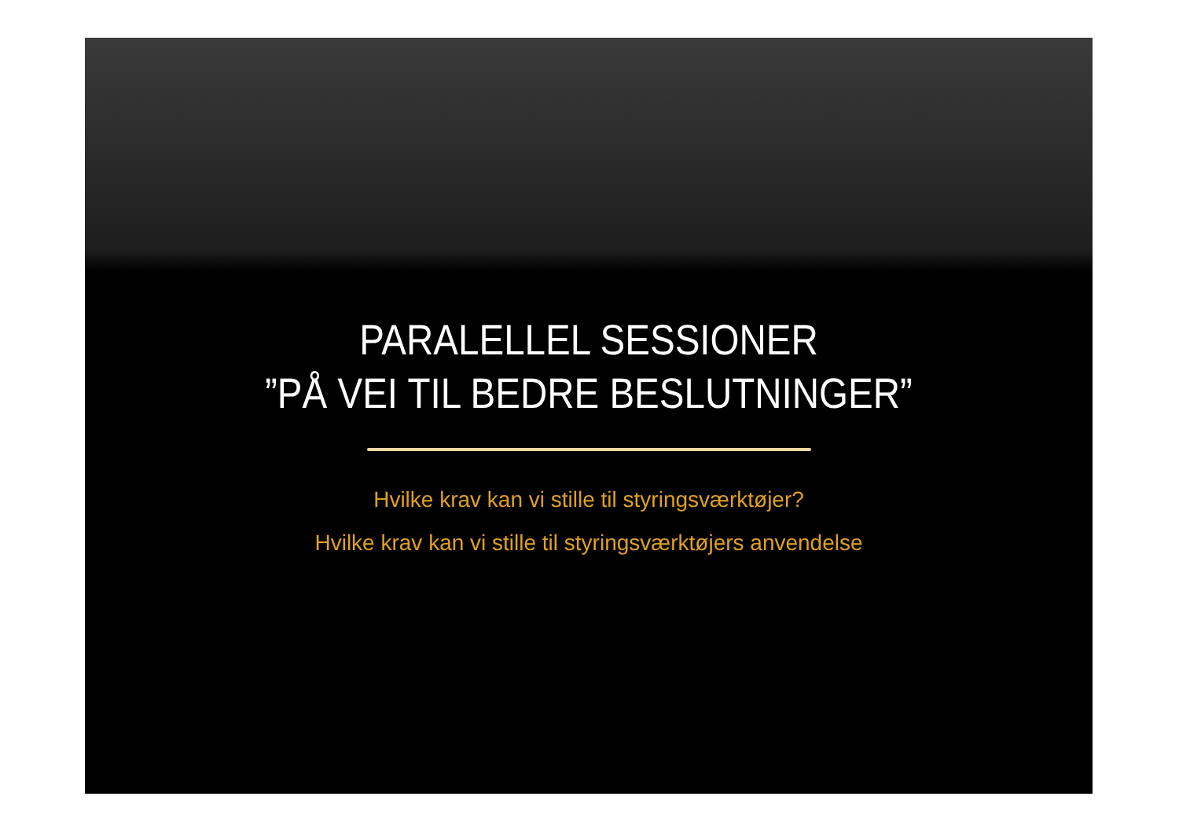PARALELLEL SESSIONER
”PÅ VEI TIL BEDRE BESLUTNINGER”
Hvilke krav kan vi stille til styringsværktøjer?
Hvilke krav kan vi stille til styringsværktøjers anvendelse